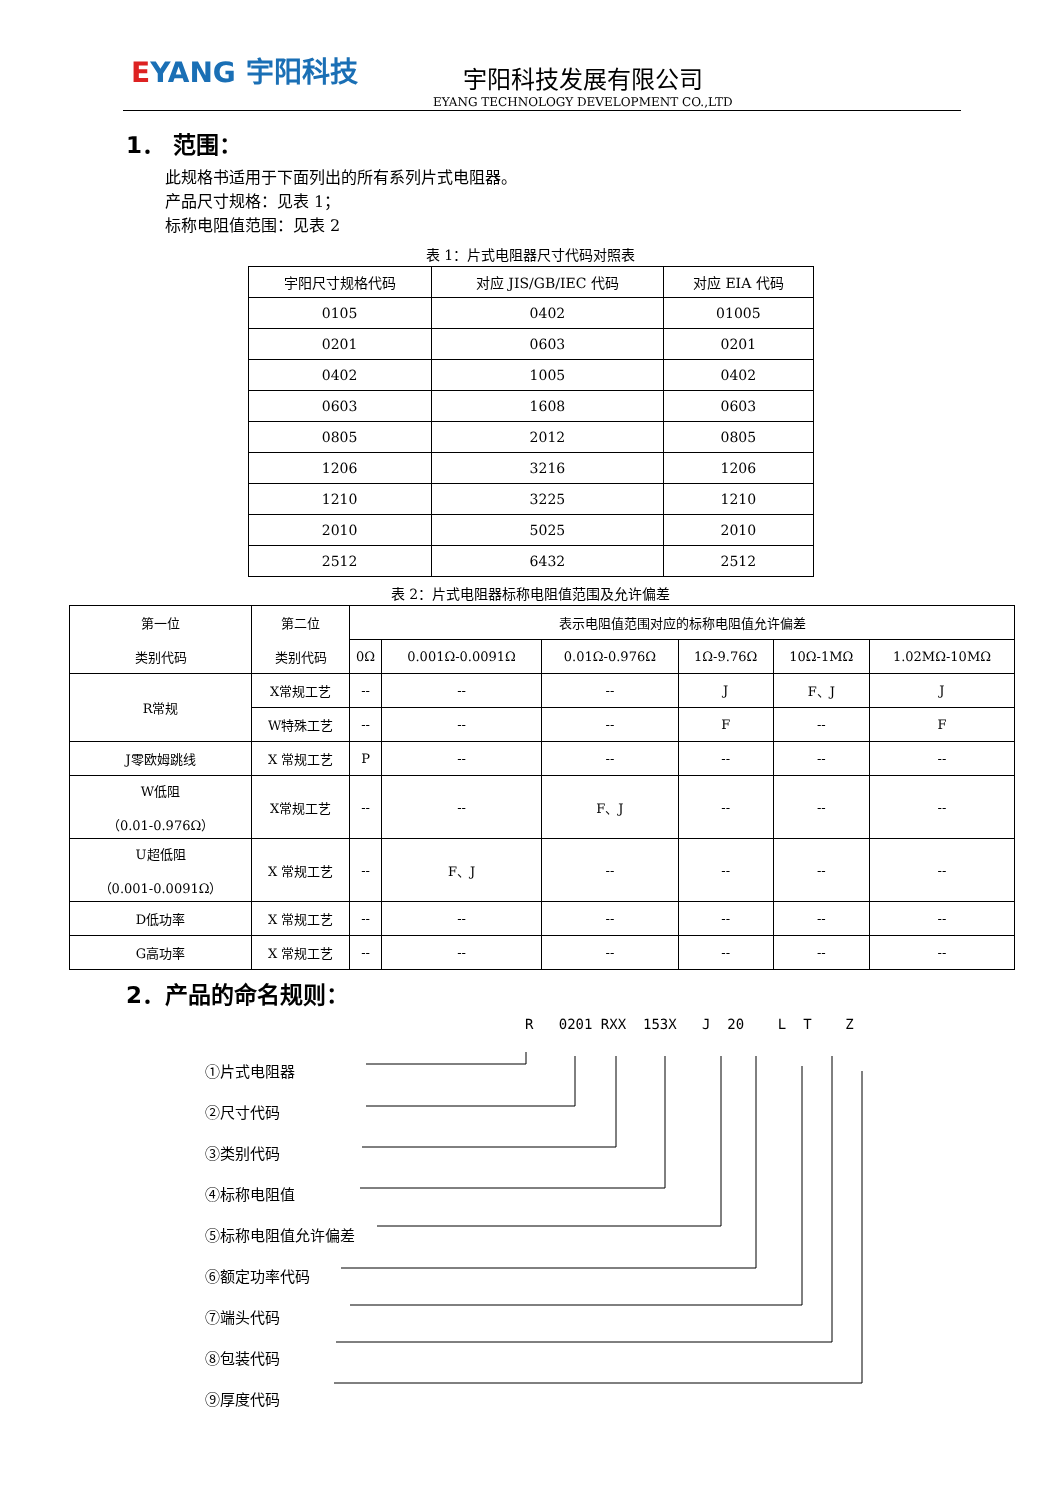EYANG 宇阳科技
宇阳科技发展有限公司
EYANG TECHNOLOGY DEVELOPMENT CO.,LTD
1． 范围：
此规格书适用于下面列出的所有系列片式电阻器。
产品尺寸规格：见表 1；
标称电阻值范围：见表 2
表 1：片式电阻器尺寸代码对照表
| 宇阳尺寸规格代码 | 对应 JIS/GB/IEC 代码 | 对应 EIA 代码 |
| --- | --- | --- |
| 0105 | 0402 | 01005 |
| 0201 | 0603 | 0201 |
| 0402 | 1005 | 0402 |
| 0603 | 1608 | 0603 |
| 0805 | 2012 | 0805 |
| 1206 | 3216 | 1206 |
| 1210 | 3225 | 1210 |
| 2010 | 5025 | 2010 |
| 2512 | 6432 | 2512 |
表 2：片式电阻器标称电阻值范围及允许偏差
| 第一位 类别代码 | 第二位 类别代码 | 表示电阻值范围对应的标称电阻值允许偏差 | | | | | |
| --- | --- | --- | --- | --- | --- | --- | --- |
| | | 0Ω | 0.001Ω-0.0091Ω | 0.01Ω-0.976Ω | 1Ω-9.76Ω | 10Ω-1MΩ | 1.02MΩ-10MΩ |
| R常规 | X常规工艺 | -- | -- | -- | J | F、J | J |
| | W特殊工艺 | -- | -- | -- | F | -- | F |
| J零欧姆跳线 | X 常规工艺 | P | -- | -- | -- | -- | -- |
| W低阻 （0.01-0.976Ω） | X常规工艺 | -- | -- | F、J | -- | -- | -- |
| U超低阻 （0.001-0.0091Ω） | X 常规工艺 | -- | F、J | -- | -- | -- | -- |
| D低功率 | X 常规工艺 | -- | -- | -- | -- | -- | -- |
| G高功率 | X 常规工艺 | -- | -- | -- | -- | -- | -- |
2．产品的命名规则：
R 0201 RXX 153X J 20 L T Z
①片式电阻器
②尺寸代码
③类别代码
④标称电阻值
⑤标称电阻值允许偏差
⑥额定功率代码
⑦端头代码
⑧包装代码
⑨厚度代码